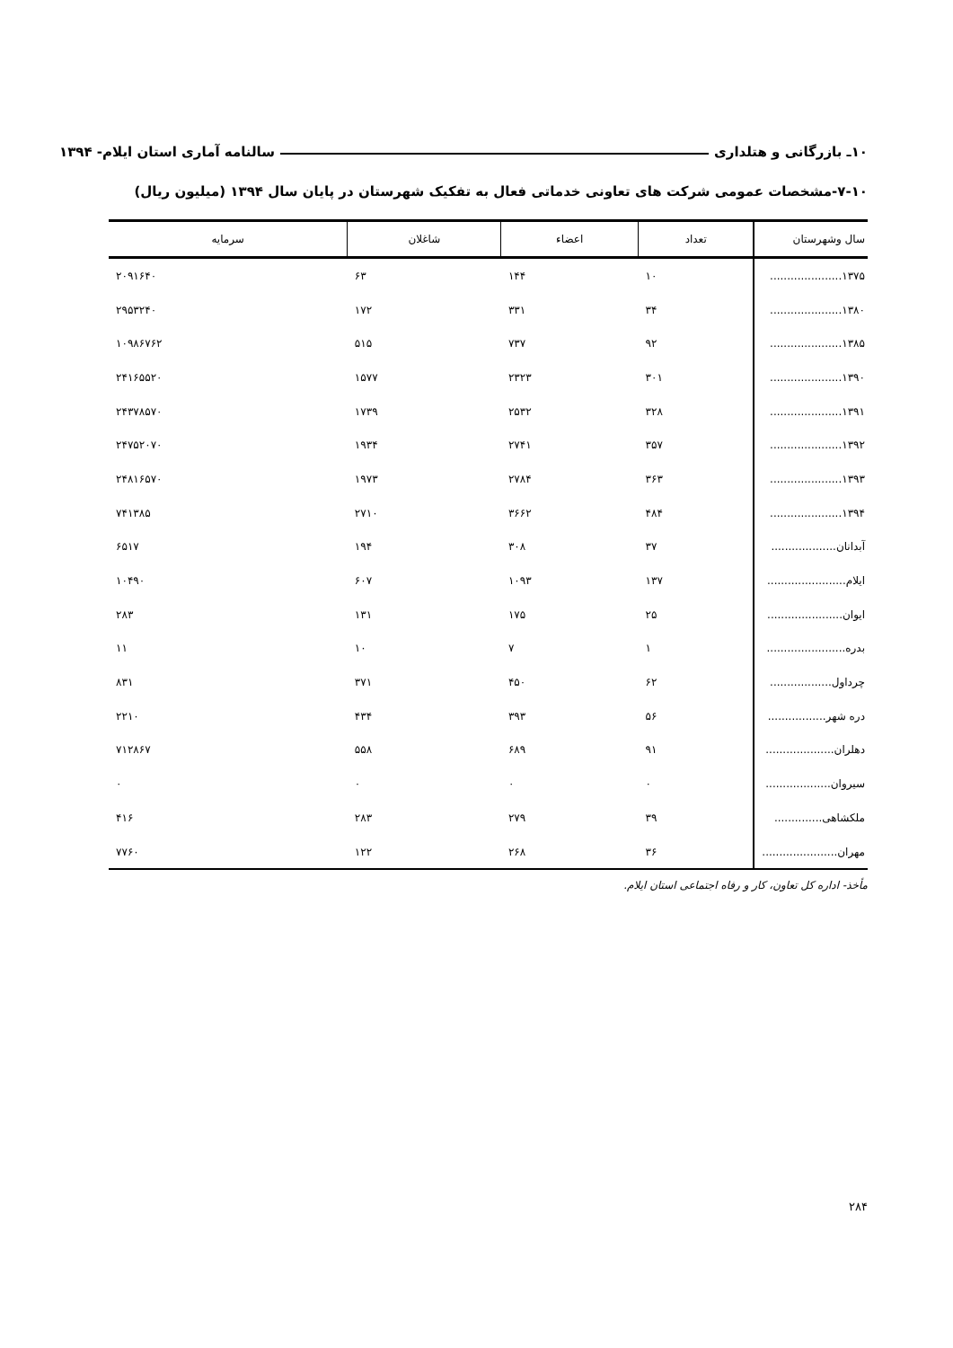۱۰ـ بازرگانی و هتلداری سالنامه آماری استان ایلام- ۱۳۹۴
۷-۱۰-مشخصات عمومی شرکت های تعاونی خدماتی فعال به تفکیک شهرستان در پایان سال ۱۳۹۴ (میلیون ریال)
| سال وشهرستان | تعداد | اعضاء | شاغلان | سرمایه |
| --- | --- | --- | --- | --- |
| ۱۳۷۵..................... | ۱۰ | ۱۴۴ | ۶۳ | ۲۰۹۱۶۴۰ |
| ۱۳۸۰..................... | ۳۴ | ۳۳۱ | ۱۷۲ | ۲۹۵۳۲۴۰ |
| ۱۳۸۵..................... | ۹۲ | ۷۳۷ | ۵۱۵ | ۱۰۹۸۶۷۶۲ |
| ۱۳۹۰..................... | ۳۰۱ | ۲۳۲۳ | ۱۵۷۷ | ۲۴۱۶۵۵۲۰ |
| ۱۳۹۱..................... | ۳۲۸ | ۲۵۳۲ | ۱۷۳۹ | ۲۴۳۷۸۵۷۰ |
| ۱۳۹۲..................... | ۳۵۷ | ۲۷۴۱ | ۱۹۳۴ | ۲۴۷۵۲۰۷۰ |
| ۱۳۹۳..................... | ۳۶۳ | ۲۷۸۴ | ۱۹۷۳ | ۲۴۸۱۶۵۷۰ |
| ۱۳۹۴..................... | ۴۸۴ | ۳۶۶۲ | ۲۷۱۰ | ۷۴۱۳۸۵ |
| آبدانان................... | ۳۷ | ۳۰۸ | ۱۹۴ | ۶۵۱۷ |
| ایلام....................... | ۱۳۷ | ۱۰۹۳ | ۶۰۷ | ۱۰۴۹۰ |
| ایوان...................... | ۲۵ | ۱۷۵ | ۱۳۱ | ۲۸۳ |
| بدره....................... | ۱ | ۷ | ۱۰ | ۱۱ |
| چرداول.................. | ۶۲ | ۴۵۰ | ۳۷۱ | ۸۳۱ |
| دره شهر................. | ۵۶ | ۳۹۳ | ۴۳۴ | ۲۲۱۰ |
| دهلران.................... | ۹۱ | ۶۸۹ | ۵۵۸ | ۷۱۲۸۶۷ |
| سیروان................... | ۰ | ۰ | ۰ | ۰ |
| ملکشاهی.............. | ۳۹ | ۲۷۹ | ۲۸۳ | ۴۱۶ |
| مهران...................... | ۳۶ | ۲۶۸ | ۱۲۲ | ۷۷۶۰ |
مأخذ- اداره کل تعاون، کار و رفاه اجتماعی استان ایلام.
۲۸۴